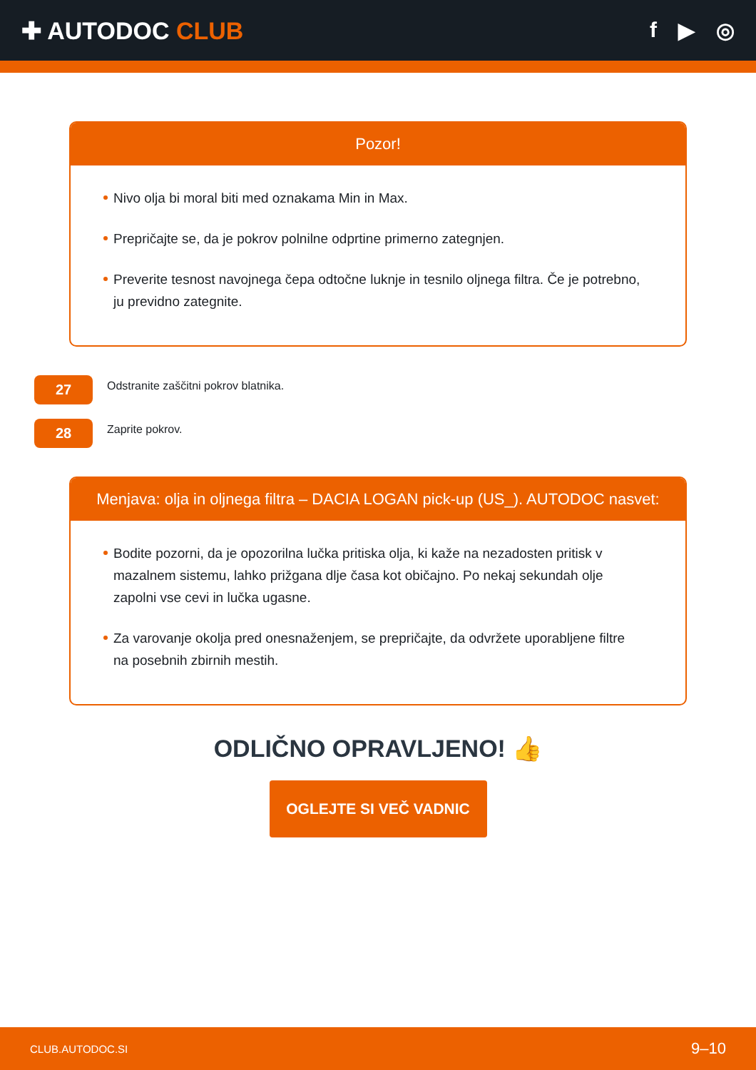✚ AUTODOC CLUB f ▶ ◎
Pozor!
Nivo olja bi moral biti med oznakama Min in Max.
Prepričajte se, da je pokrov polnilne odprtine primerno zategnjen.
Preverite tesnost navojnega čepa odtočne luknje in tesnilo oljnega filtra. Če je potrebno, ju previdno zategnite.
27
Odstranite zaščitni pokrov blatnika.
28
Zaprite pokrov.
Menjava: olja in oljnega filtra – DACIA LOGAN pick-up (US_). AUTODOC nasvet:
Bodite pozorni, da je opozorilna lučka pritiska olja, ki kaže na nezadosten pritisk v mazalnem sistemu, lahko prižgana dlje časa kot običajno. Po nekaj sekundah olje zapolni vse cevi in lučka ugasne.
Za varovanje okolja pred onesnaženjem, se prepričajte, da odvržete uporabljene filtre na posebnih zbirnih mestih.
ODLIČNO OPRAVLJENO! 👍
OGLEJTE SI VEČ VADNIC
CLUB.AUTODOC.SI 9–10